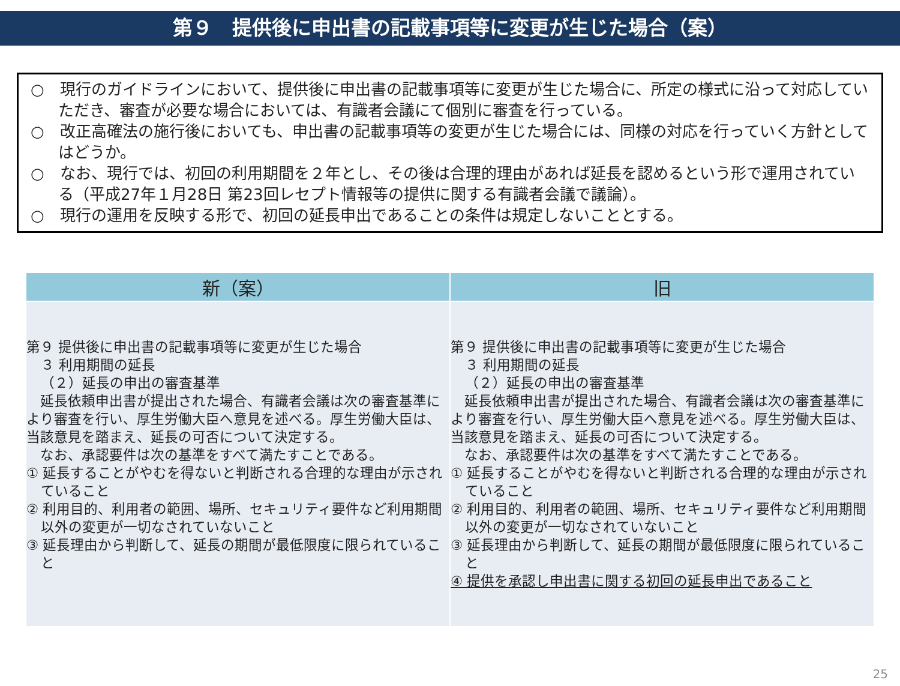第９　提供後に申出書の記載事項等に変更が生じた場合（案）
○　現行のガイドラインにおいて、提供後に申出書の記載事項等に変更が生じた場合に、所定の様式に沿って対応していただき、審査が必要な場合においては、有識者会議にて個別に審査を行っている。
○　改正高確法の施行後においても、申出書の記載事項等の変更が生じた場合には、同様の対応を行っていく方針としてはどうか。
○　なお、現行では、初回の利用期間を２年とし、その後は合理的理由があれば延長を認めるという形で運用されている（平成27年１月28日 第23回レセプト情報等の提供に関する有識者会議で議論）。
○　現行の運用を反映する形で、初回の延長申出であることの条件は規定しないこととする。
| 新（案） | 旧 |
| --- | --- |
| 第９ 提供後に申出書の記載事項等に変更が生じた場合 ３ 利用期間の延長 （２）延長の申出の審査基準 延長依頼申出書が提出された場合、有識者会議は次の審査基準により審査を行い、厚生労働大臣へ意見を述べる。厚生労働大臣は、当該意見を踏まえ、延長の可否について決定する。 なお、承認要件は次の基準をすべて満たすことである。 ① 延長することがやむを得ないと判断される合理的な理由が示されていること ② 利用目的、利用者の範囲、場所、セキュリティ要件など利用期間以外の変更が一切なされていないこと ③ 延長理由から判断して、延長の期間が最低限度に限られていること | 第９ 提供後に申出書の記載事項等に変更が生じた場合 ３ 利用期間の延長 （２）延長の申出の審査基準 延長依頼申出書が提出された場合、有識者会議は次の審査基準により審査を行い、厚生労働大臣へ意見を述べる。厚生労働大臣は、当該意見を踏まえ、延長の可否について決定する。 なお、承認要件は次の基準をすべて満たすことである。 ① 延長することがやむを得ないと判断される合理的な理由が示されていること ② 利用目的、利用者の範囲、場所、セキュリティ要件など利用期間以外の変更が一切なされていないこと ③ 延長理由から判断して、延長の期間が最低限度に限られていること ④ 提供を承認し申出書に関する初回の延長申出であること |
25